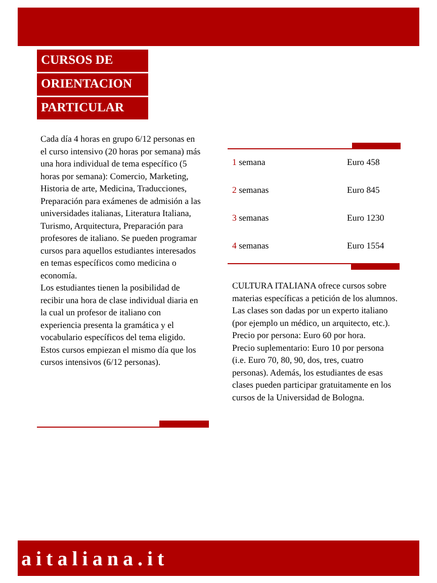CURSOS DE
ORIENTACION
PARTICULAR
Cada día 4 horas en grupo 6/12 personas en el curso intensivo (20 horas por semana) más una hora individual de tema específico (5 horas por semana): Comercio, Marketing, Historia de arte, Medicina, Traducciones, Preparación para exámenes de admisión a las universidades italianas, Literatura Italiana, Turismo, Arquitectura, Preparación para profesores de italiano. Se pueden programar cursos para aquellos estudiantes interesados en temas específicos como medicina o economía.
Los estudiantes tienen la posibilidad de recibir una hora de clase individual diaria en la cual un profesor de italiano con experiencia presenta la gramática y el vocabulario específicos del tema eligido. Estos cursos empiezan el mismo día que los cursos intensivos (6/12 personas).
| 1 semana | Euro 458 |
| 2 semanas | Euro 845 |
| 3 semanas | Euro 1230 |
| 4 semanas | Euro 1554 |
CULTURA ITALIANA ofrece cursos sobre materias específicas a petición de los alumnos.
Las clases son dadas por un experto italiano (por ejemplo un médico, un arquitecto, etc.).
Precio por persona: Euro 60 por hora.
Precio suplementario: Euro 10 por persona (i.e. Euro 70, 80, 90, dos, tres, cuatro personas). Además, los estudiantes de esas clases pueden participar gratuitamente en los cursos de la Universidad de Bologna.
aitaliana.it